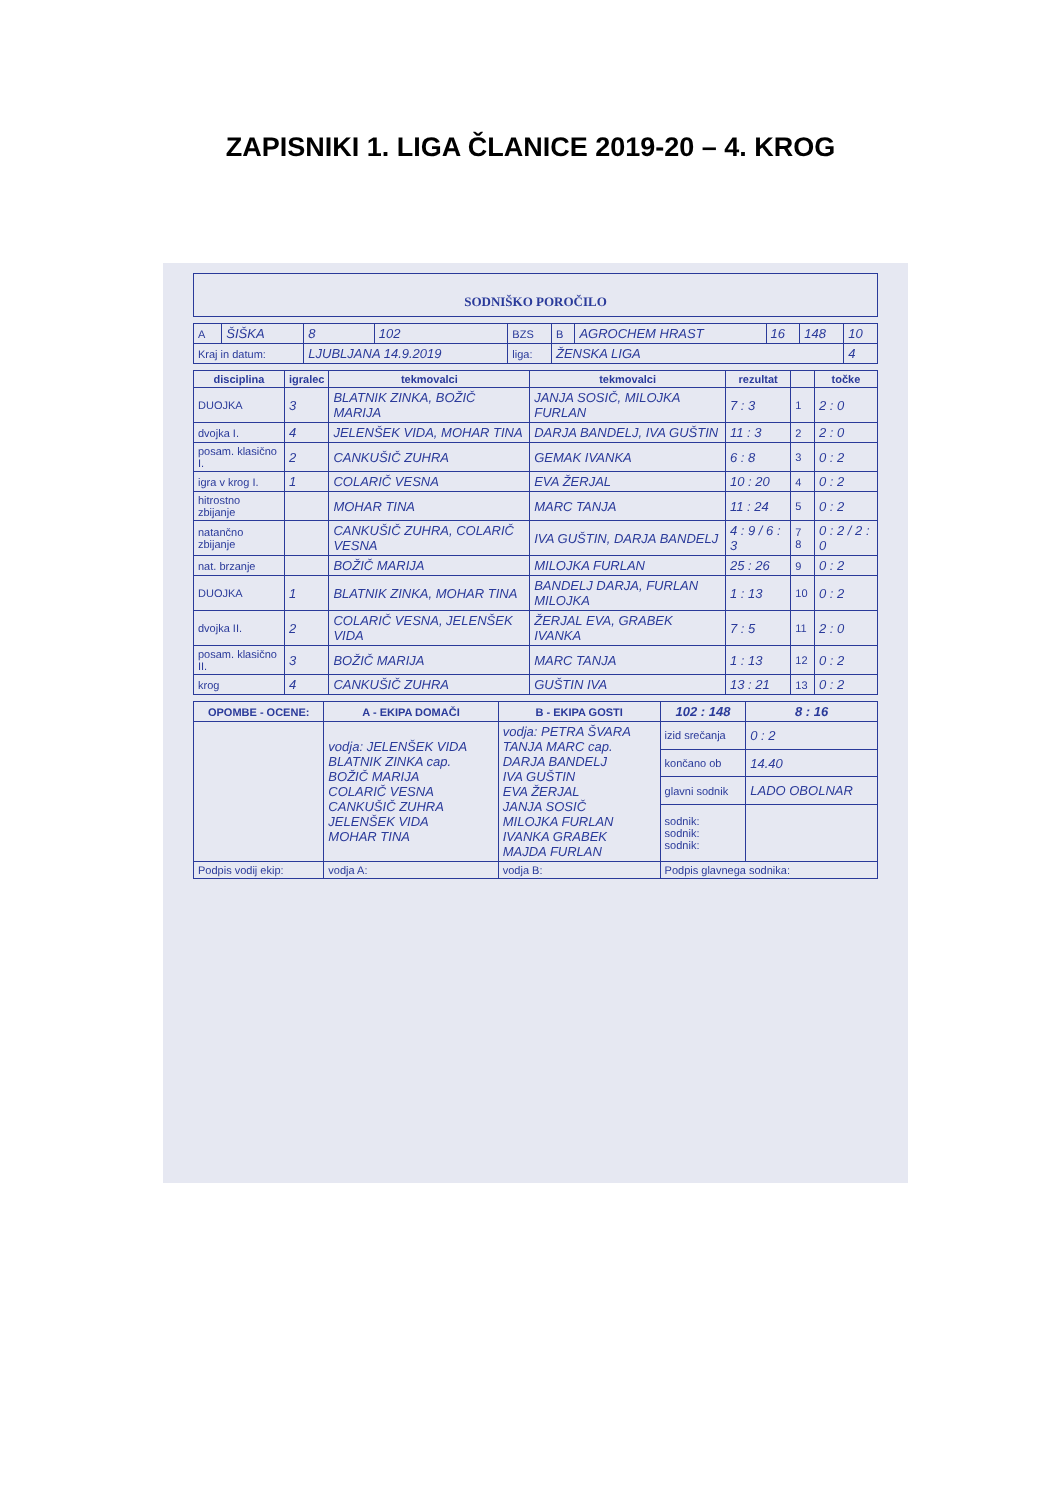ZAPISNIKI 1. LIGA ČLANICE 2019-20 – 4. KROG
SODNIŠKO POROČILO
| A | ŠIŠKA | 8 | 102 | BZS | B | AGROCHEM HRAST | 16 | 148 | 10 |
| Kraj in datum: | | LJUBLJANA 14.9.2019 | | liga: | ŽENSKA LIGA | | | | 4 |
| disciplina | igralec | tekmovalci | tekmovalci | rezultat | | točke |
| --- | --- | --- | --- | --- | --- | --- |
| DUOJKA | 3 | BLATNIK ZINKA, BOŽIČ MARIJA | JANJA SOSIČ, MILOJKA FURLAN | 7 : 3 | 1 | 2 : 0 |
| dvojka I. | 4 | JELENŠEK VIDA, MOHAR TINA | DARJA BANDELJ, IVA GUŠTIN | 11 : 3 | 2 | 2 : 0 |
| posam. klasično I. | 2 | CANKUŠIČ ZUHRA | GEMAK IVANKA | 6 : 8 | 3 | 0 : 2 |
| igra v krog I. | 1 | COLARIČ VESNA | EVA ŽERJAL | 10 : 20 | 4 | 0 : 2 |
| hitrostno zbijanje | | MOHAR TINA | MARC TANJA | 11 : 24 | 5 | 0 : 2 |
| natančno zbijanje | | CANKUŠIČ ZUHRA, COLARIČ VESNA | IVA GUŠTIN, DARJA BANDELJ | 4 : 9 / 6 : 3 | 7 8 | 0 : 2 / 2 : 0 |
| nat. brzanje | | BOŽIČ MARIJA | MILOJKA FURLAN | 25 : 26 | 9 | 0 : 2 |
| DUOJKA | 1 | BLATNIK ZINKA, MOHAR TINA | BANDELJ DARJA, FURLAN MILOJKA | 1 : 13 | 10 | 0 : 2 |
| dvojka II. | 2 | COLARIČ VESNA, JELENŠEK VIDA | ŽERJAL EVA, GRABEK IVANKA | 7 : 5 | 11 | 2 : 0 |
| posam. klasično II. | 3 | BOŽIČ MARIJA | MARC TANJA | 1 : 13 | 12 | 0 : 2 |
| krog | 4 | CANKUŠIČ ZUHRA | GUŠTIN IVA | 13 : 21 | 13 | 0 : 2 |
| OPOMBE - OCENE: | A - EKIPA DOMAČI | B - EKIPA GOSTI | 102 : 148 | 8 : 16 |
| --- | --- | --- | --- | --- |
| | vodja: JELENŠEK VIDA BLATNIK ZINKA cap. BOŽIČ MARIJA COLARIČ VESNA CANKUŠIČ ZUHRA JELENŠEK VIDA MOHAR TINA | vodja: PETRA ŠVARA TANJA MARC cap. DARJA BANDELJ IVA GUŠTIN EVA ŽERJAL JANJA SOSIČ MILOJKA FURLAN IVANKA GRABEK MAJDA FURLAN | izid srečanja | 0 : 2 |
| | | | končano ob | 14.40 |
| | | | glavni sodnik | LADO OBOLNAR |
| | | | sodnik: sodnik: sodnik: | |
| Podpis vodij ekip: | vodja A: | vodja B: | Podpis glavnega sodnika: | |